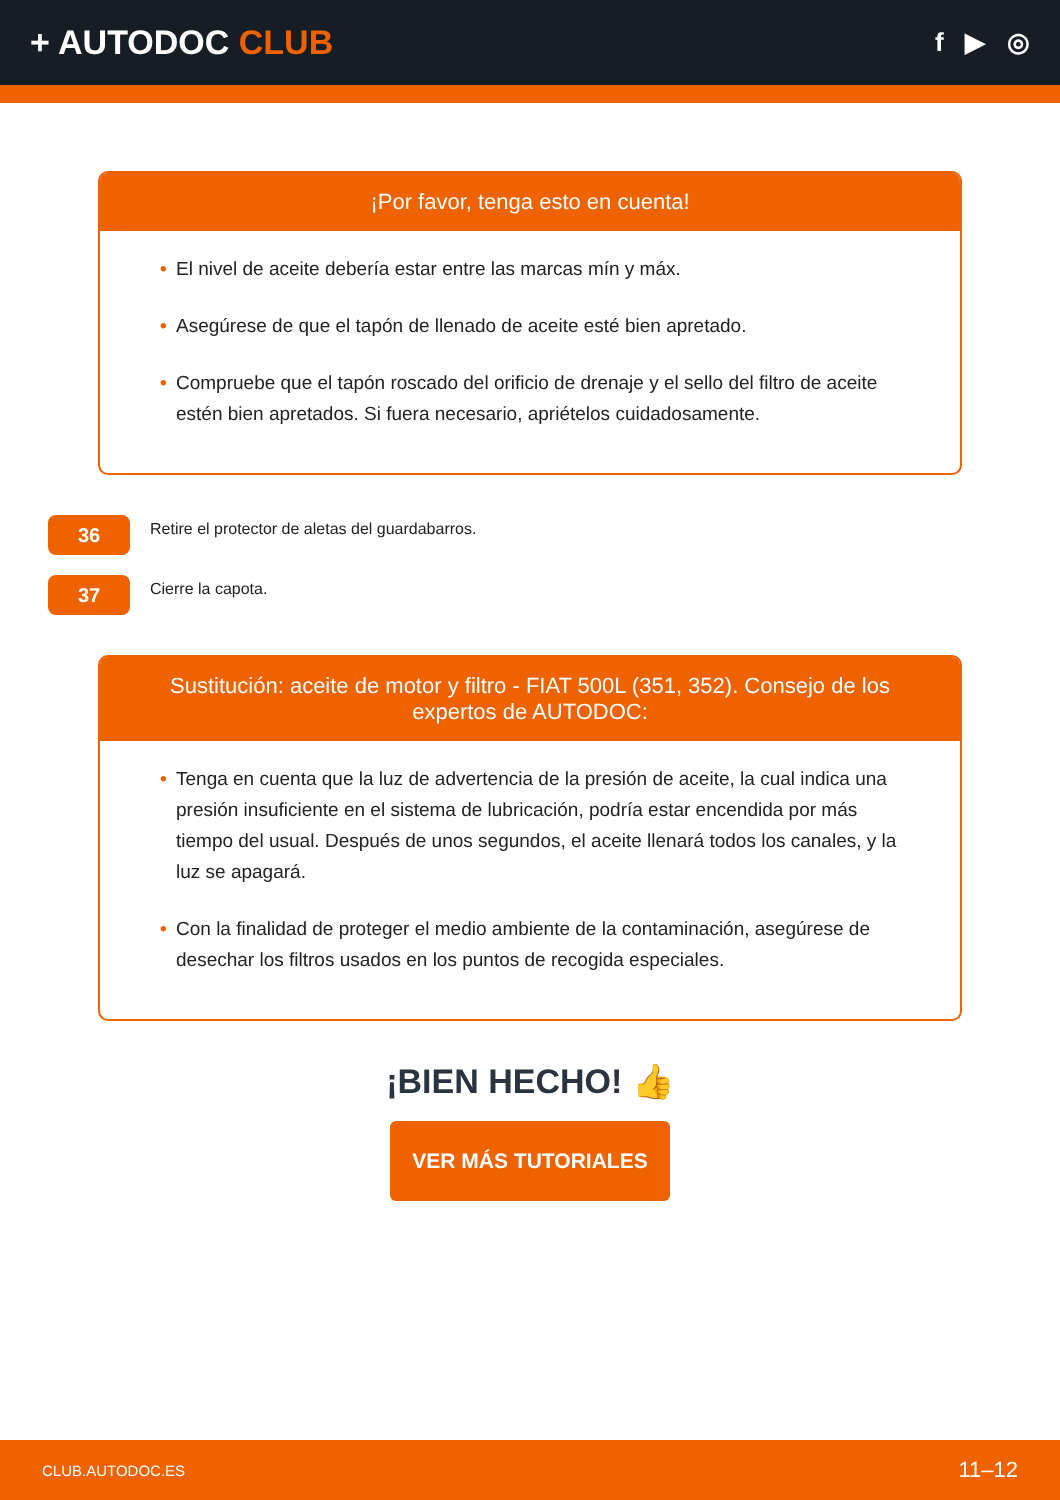+ AUTODOC CLUB
f ▶ ◎
¡Por favor, tenga esto en cuenta!
• El nivel de aceite debería estar entre las marcas mín y máx.
• Asegúrese de que el tapón de llenado de aceite esté bien apretado.
• Compruebe que el tapón roscado del orificio de drenaje y el sello del filtro de aceite estén bien apretados. Si fuera necesario, apriételos cuidadosamente.
36
Retire el protector de aletas del guardabarros.
37
Cierre la capota.
Sustitución: aceite de motor y filtro - FIAT 500L (351, 352). Consejo de los expertos de AUTODOC:
• Tenga en cuenta que la luz de advertencia de la presión de aceite, la cual indica una presión insuficiente en el sistema de lubricación, podría estar encendida por más tiempo del usual. Después de unos segundos, el aceite llenará todos los canales, y la luz se apagará.
• Con la finalidad de proteger el medio ambiente de la contaminación, asegúrese de desechar los filtros usados en los puntos de recogida especiales.
¡BIEN HECHO! 👍
VER MÁS TUTORIALES
CLUB.AUTODOC.ES 11–12